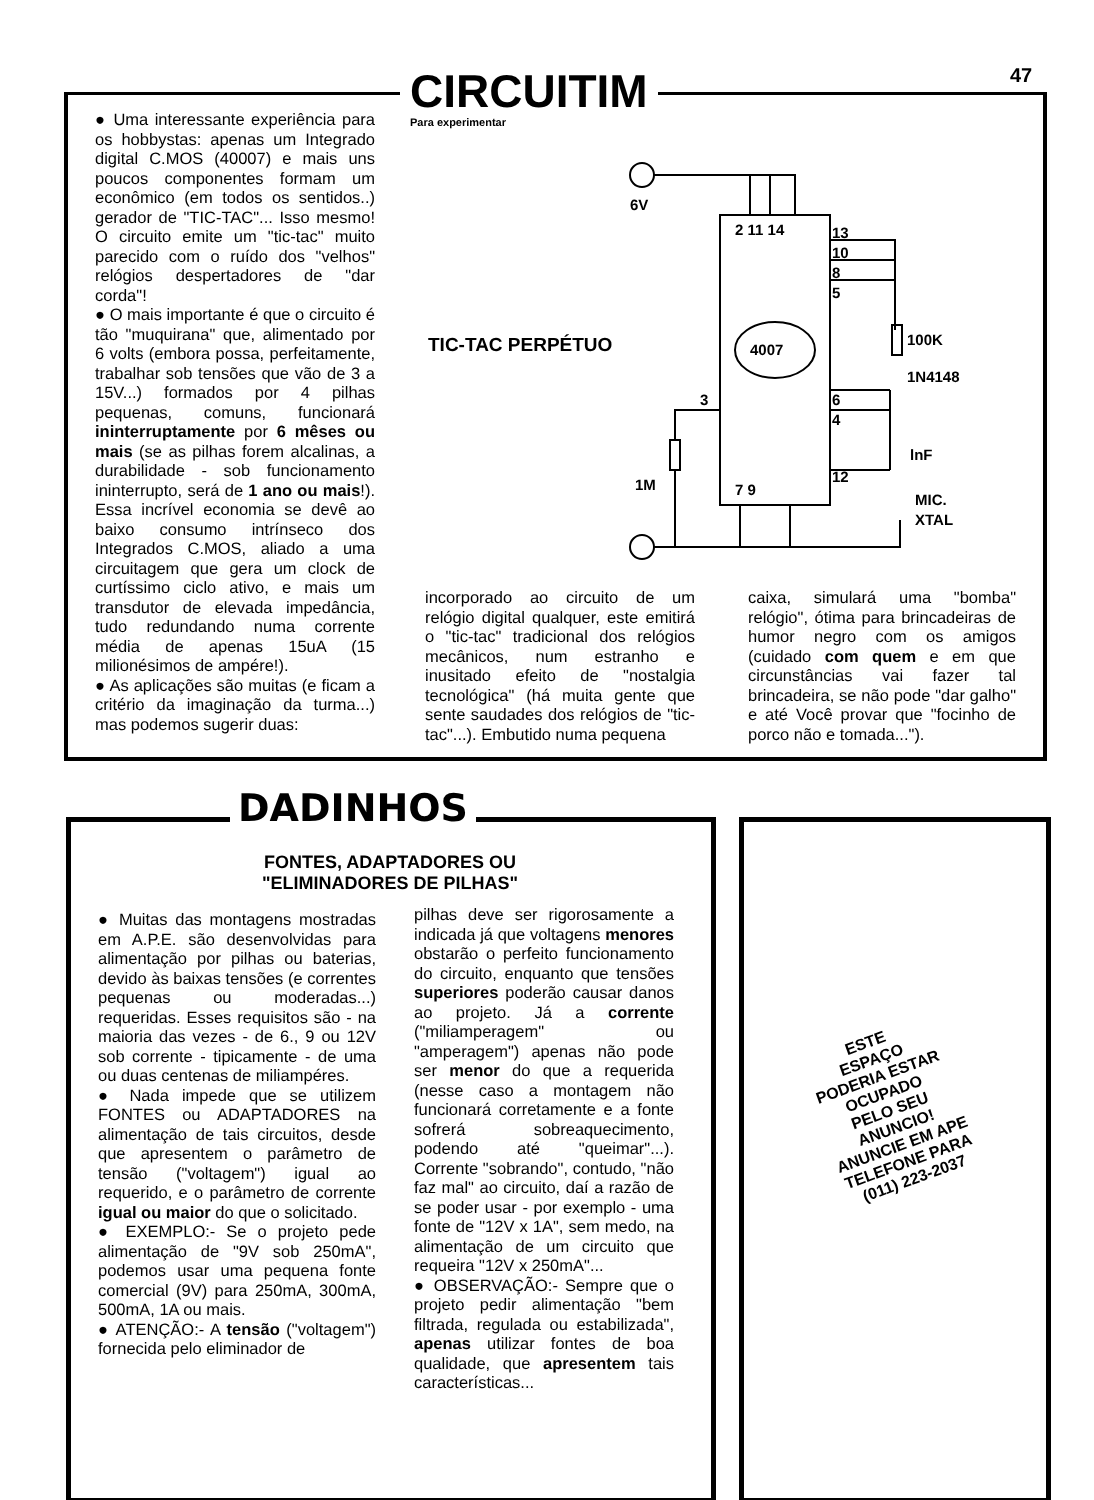47
CIRCUITIM
Para experimentar
● Uma interessante experiência para os hobbystas: apenas um Integrado digital C.MOS (40007) e mais uns poucos componentes formam um econômico (em todos os sentidos..) gerador de "TIC-TAC"... Isso mesmo! O circuito emite um "tic-tac" muito parecido com o ruído dos "velhos" relógios despertadores de "dar corda"!
● O mais importante é que o circuito é tão "muquirana" que, alimentado por 6 volts (embora possa, perfeitamente, trabalhar sob tensões que vão de 3 a 15V...) formados por 4 pilhas pequenas, comuns, funcionará ininterruptamente por 6 mêses ou mais (se as pilhas forem alcalinas, a durabilidade - sob funcionamento ininterrupto, será de 1 ano ou mais!). Essa incrível economia se devê ao baixo consumo intrínseco dos Integrados C.MOS, aliado a uma circuitagem que gera um clock de curtíssimo ciclo ativo, e mais um transdutor de elevada impedância, tudo redundando numa corrente média de apenas 15uA (15 milionésimos de ampére!).
● As aplicações são muitas (e ficam a critério da imaginação da turma...) mas podemos sugerir duas:
TIC-TAC PERPÉTUO
6V
2 11 14
13
10
8
5
100K
4007
1N4148
3
6
4
lnF
12
1M
7 9
MIC.
XTAL
incorporado ao circuito de um relógio digital qualquer, este emitirá o "tic-tac" tradicional dos relógios mecânicos, num estranho e inusitado efeito de "nostalgia tecnológica" (há muita gente que sente saudades dos relógios de "tic-tac"...). Embutido numa pequena
caixa, simulará uma "bomba" relógio", ótima para brincadeiras de humor negro com os amigos (cuidado com quem e em que circunstâncias vai fazer tal brincadeira, se não pode "dar galho" e até Você provar que "focinho de porco não e tomada...").
DADINHOS
FONTES, ADAPTADORES OU "ELIMINADORES DE PILHAS"
● Muitas das montagens mostradas em A.P.E. são desenvolvidas para alimentação por pilhas ou baterias, devido às baixas tensões (e correntes pequenas ou moderadas...) requeridas. Esses requisitos são - na maioria das vezes - de 6., 9 ou 12V sob corrente - tipicamente - de uma ou duas centenas de miliampéres.
● Nada impede que se utilizem FONTES ou ADAPTADORES na alimentação de tais circuitos, desde que apresentem o parâmetro de tensão ("voltagem") igual ao requerido, e o parâmetro de corrente igual ou maior do que o solicitado.
● EXEMPLO:- Se o projeto pede alimentação de "9V sob 250mA", podemos usar uma pequena fonte comercial (9V) para 250mA, 300mA, 500mA, 1A ou mais.
● ATENÇÃO:- A tensão ("voltagem") fornecida pelo eliminador de
pilhas deve ser rigorosamente a indicada já que voltagens menores obstarão o perfeito funcionamento do circuito, enquanto que tensões superiores poderão causar danos ao projeto. Já a corrente ("miliamperagem" ou "amperagem") apenas não pode ser menor do que a requerida (nesse caso a montagem não funcionará corretamente e a fonte sofrerá sobreaquecimento, podendo até "queimar"...). Corrente "sobrando", contudo, "não faz mal" ao circuito, daí a razão de se poder usar - por exemplo - uma fonte de "12V x 1A", sem medo, na alimentação de um circuito que requeira "12V x 250mA"...
● OBSERVAÇÃO:- Sempre que o projeto pedir alimentação "bem filtrada, regulada ou estabilizada", apenas utilizar fontes de boa qualidade, que apresentem tais características...
ESTE
ESPAÇO
PODERIA ESTAR
OCUPADO
PELO SEU
ANUNCIO!
ANUNCIE EM APE
TELEFONE PARA
(011) 223-2037